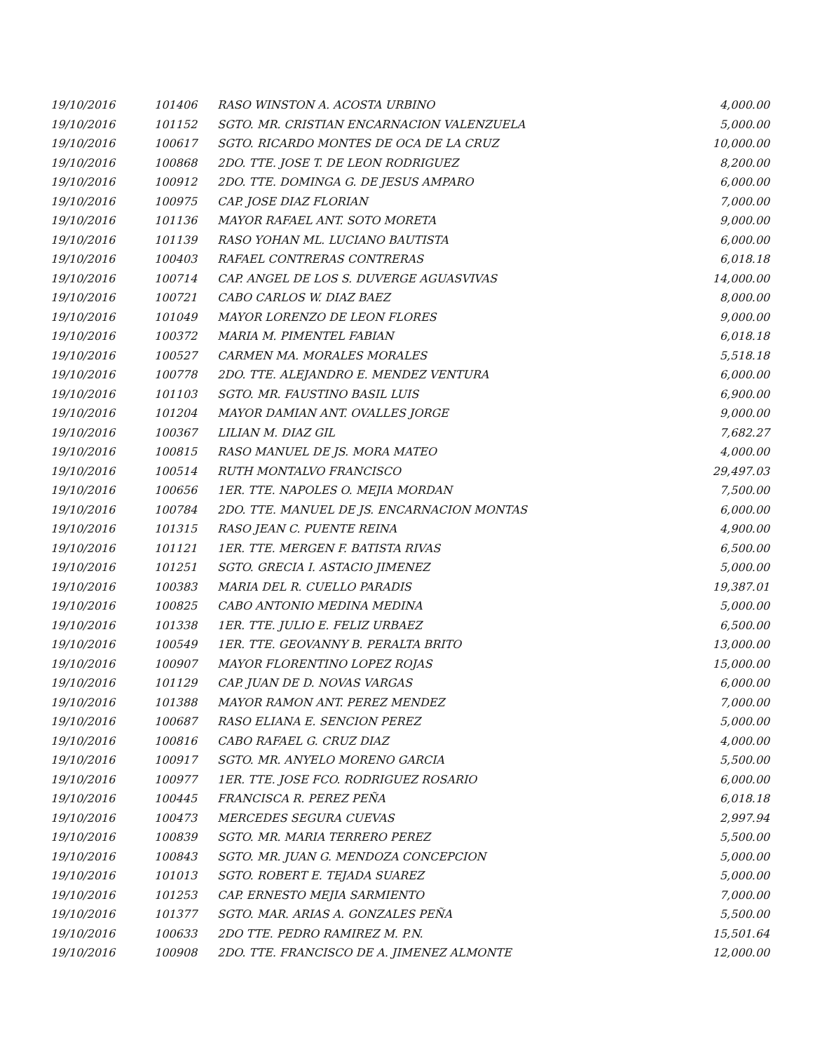| 19/10/2016 | 101406 | RASO WINSTON A. ACOSTA URBINO | 4,000.00 |
| 19/10/2016 | 101152 | SGTO. MR. CRISTIAN ENCARNACION VALENZUELA | 5,000.00 |
| 19/10/2016 | 100617 | SGTO. RICARDO MONTES DE OCA DE LA CRUZ | 10,000.00 |
| 19/10/2016 | 100868 | 2DO. TTE. JOSE T. DE LEON RODRIGUEZ | 8,200.00 |
| 19/10/2016 | 100912 | 2DO. TTE. DOMINGA G. DE JESUS AMPARO | 6,000.00 |
| 19/10/2016 | 100975 | CAP. JOSE DIAZ FLORIAN | 7,000.00 |
| 19/10/2016 | 101136 | MAYOR RAFAEL ANT. SOTO MORETA | 9,000.00 |
| 19/10/2016 | 101139 | RASO YOHAN ML. LUCIANO BAUTISTA | 6,000.00 |
| 19/10/2016 | 100403 | RAFAEL CONTRERAS CONTRERAS | 6,018.18 |
| 19/10/2016 | 100714 | CAP. ANGEL DE LOS S. DUVERGE AGUASVIVAS | 14,000.00 |
| 19/10/2016 | 100721 | CABO CARLOS W. DIAZ BAEZ | 8,000.00 |
| 19/10/2016 | 101049 | MAYOR LORENZO DE LEON FLORES | 9,000.00 |
| 19/10/2016 | 100372 | MARIA M. PIMENTEL FABIAN | 6,018.18 |
| 19/10/2016 | 100527 | CARMEN MA. MORALES MORALES | 5,518.18 |
| 19/10/2016 | 100778 | 2DO. TTE. ALEJANDRO E. MENDEZ VENTURA | 6,000.00 |
| 19/10/2016 | 101103 | SGTO. MR. FAUSTINO BASIL LUIS | 6,900.00 |
| 19/10/2016 | 101204 | MAYOR DAMIAN ANT. OVALLES JORGE | 9,000.00 |
| 19/10/2016 | 100367 | LILIAN M. DIAZ GIL | 7,682.27 |
| 19/10/2016 | 100815 | RASO MANUEL DE JS. MORA MATEO | 4,000.00 |
| 19/10/2016 | 100514 | RUTH MONTALVO FRANCISCO | 29,497.03 |
| 19/10/2016 | 100656 | 1ER. TTE. NAPOLES O. MEJIA MORDAN | 7,500.00 |
| 19/10/2016 | 100784 | 2DO. TTE. MANUEL DE JS. ENCARNACION MONTAS | 6,000.00 |
| 19/10/2016 | 101315 | RASO JEAN C. PUENTE REINA | 4,900.00 |
| 19/10/2016 | 101121 | 1ER. TTE. MERGEN F. BATISTA RIVAS | 6,500.00 |
| 19/10/2016 | 101251 | SGTO. GRECIA I. ASTACIO JIMENEZ | 5,000.00 |
| 19/10/2016 | 100383 | MARIA DEL R. CUELLO PARADIS | 19,387.01 |
| 19/10/2016 | 100825 | CABO ANTONIO MEDINA MEDINA | 5,000.00 |
| 19/10/2016 | 101338 | 1ER. TTE. JULIO E. FELIZ URBAEZ | 6,500.00 |
| 19/10/2016 | 100549 | 1ER. TTE. GEOVANNY B. PERALTA BRITO | 13,000.00 |
| 19/10/2016 | 100907 | MAYOR FLORENTINO LOPEZ ROJAS | 15,000.00 |
| 19/10/2016 | 101129 | CAP. JUAN DE D. NOVAS VARGAS | 6,000.00 |
| 19/10/2016 | 101388 | MAYOR RAMON ANT. PEREZ MENDEZ | 7,000.00 |
| 19/10/2016 | 100687 | RASO ELIANA E. SENCION PEREZ | 5,000.00 |
| 19/10/2016 | 100816 | CABO RAFAEL G. CRUZ DIAZ | 4,000.00 |
| 19/10/2016 | 100917 | SGTO. MR. ANYELO MORENO GARCIA | 5,500.00 |
| 19/10/2016 | 100977 | 1ER. TTE. JOSE FCO. RODRIGUEZ ROSARIO | 6,000.00 |
| 19/10/2016 | 100445 | FRANCISCA R. PEREZ PEÑA | 6,018.18 |
| 19/10/2016 | 100473 | MERCEDES SEGURA CUEVAS | 2,997.94 |
| 19/10/2016 | 100839 | SGTO. MR. MARIA TERRERO PEREZ | 5,500.00 |
| 19/10/2016 | 100843 | SGTO. MR. JUAN G. MENDOZA CONCEPCION | 5,000.00 |
| 19/10/2016 | 101013 | SGTO. ROBERT E. TEJADA SUAREZ | 5,000.00 |
| 19/10/2016 | 101253 | CAP. ERNESTO MEJIA SARMIENTO | 7,000.00 |
| 19/10/2016 | 101377 | SGTO. MAR. ARIAS A. GONZALES PEÑA | 5,500.00 |
| 19/10/2016 | 100633 | 2DO TTE. PEDRO RAMIREZ M. P.N. | 15,501.64 |
| 19/10/2016 | 100908 | 2DO. TTE. FRANCISCO DE A. JIMENEZ ALMONTE | 12,000.00 |